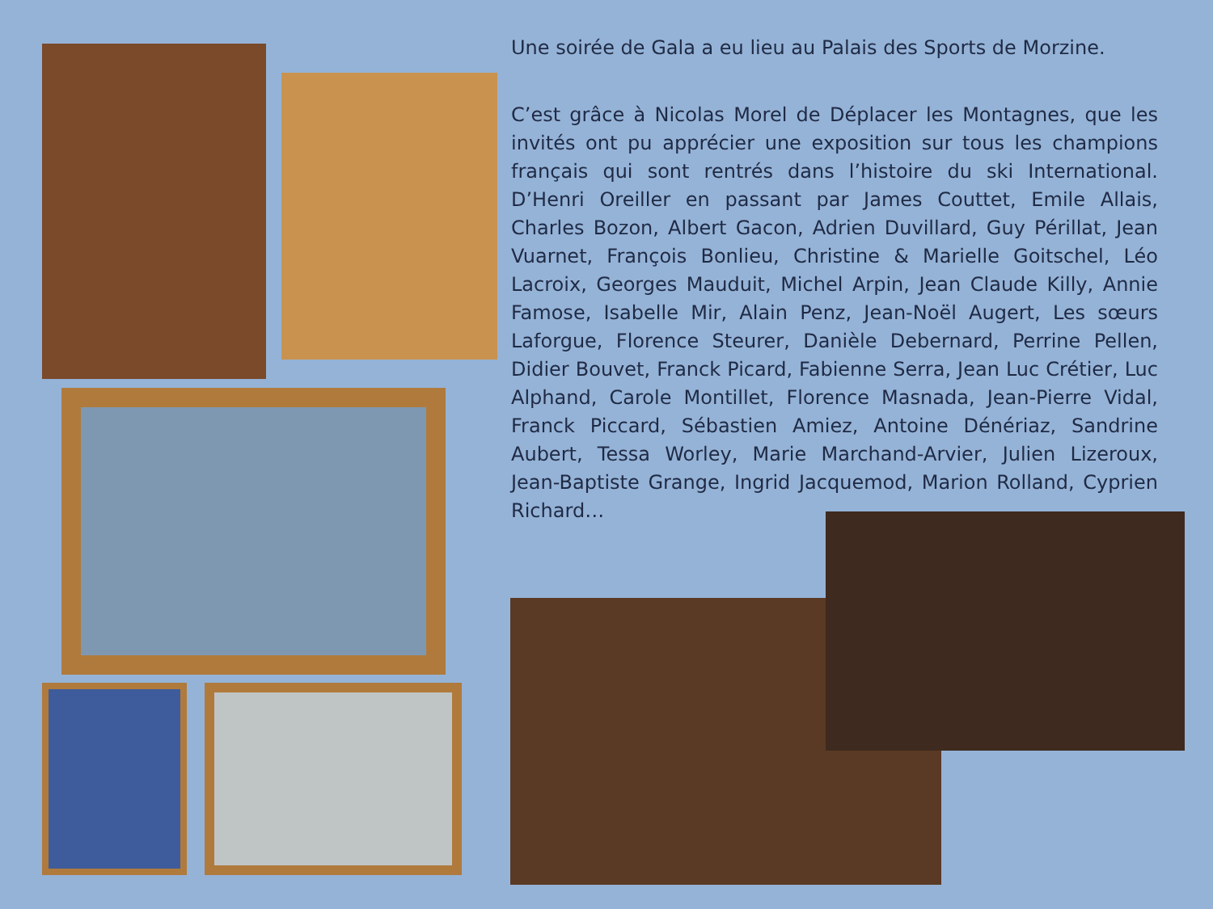Une soirée de Gala a eu lieu au Palais des Sports de Morzine.
C’est grâce à Nicolas Morel de Déplacer les Montagnes, que les invités ont pu apprécier une exposition sur tous les champions français qui sont rentrés dans l’histoire du ski International. D’Henri Oreiller en passant par James Couttet, Emile Allais, Charles Bozon, Albert Gacon, Adrien Duvillard, Guy Périllat, Jean Vuarnet, François Bonlieu, Christine & Marielle Goitschel, Léo Lacroix, Georges Mauduit, Michel Arpin, Jean Claude Killy, Annie Famose, Isabelle Mir, Alain Penz, Jean-Noël Augert, Les sœurs Laforgue, Florence Steurer, Danièle Debernard, Perrine Pellen, Didier Bouvet, Franck Picard, Fabienne Serra, Jean Luc Crétier, Luc Alphand, Carole Montillet, Florence Masnada, Jean-Pierre Vidal, Franck Piccard, Sébastien Amiez, Antoine Dénériaz, Sandrine Aubert, Tessa Worley, Marie Marchand-Arvier, Julien Lizeroux, Jean-Baptiste Grange, Ingrid Jacquemod, Marion Rolland, Cyprien Richard…